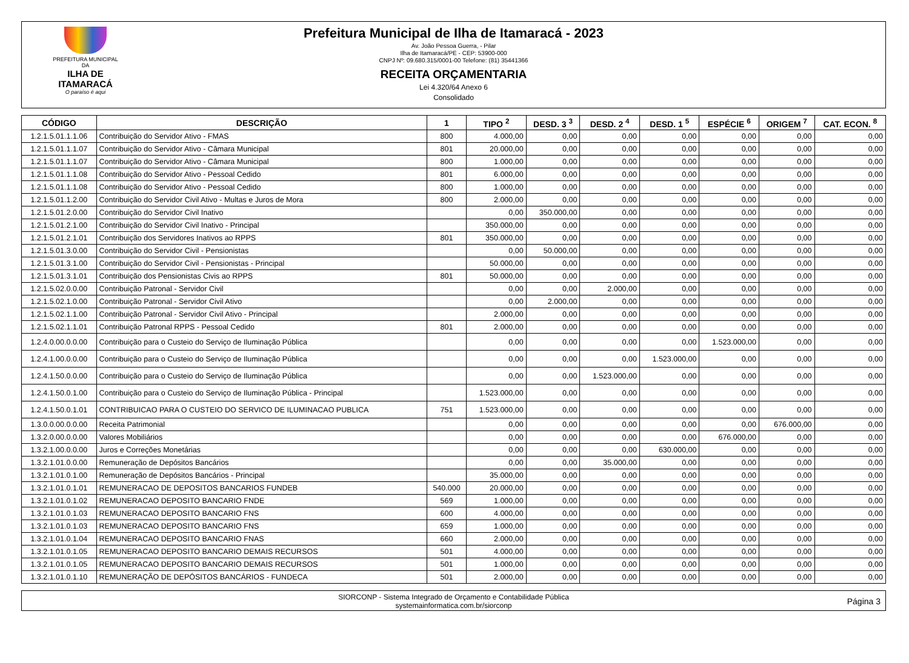PREFEITURA MUNICIPAL DA
ILHA DE ITAMARACÁ
O paraíso é aqui
Prefeitura Municipal de Ilha de Itamaracá - 2023
Av. João Pessoa Guerra, - Pilar
Ilha de Itamaracá/PE - CEP: 53900-000
CNPJ Nº: 09.680.315/0001-00 Telefone: (81) 35441366
RECEITA ORÇAMENTARIA
Lei 4.320/64 Anexo 6
Consolidado
| CÓDIGO | DESCRIÇÃO | 1 | TIPO <sup>2</sup> | DESD. 3 <sup>3</sup> | DESD. 2 <sup>4</sup> | DESD. 1 <sup>5</sup> | ESPÉCIE <sup>6</sup> | ORIGEM <sup>7</sup> | CAT. ECON. <sup>8</sup> |
| --- | --- | --- | --- | --- | --- | --- | --- | --- | --- |
| 1.2.1.5.01.1.1.06 | Contribuição do Servidor Ativo - FMAS | 800 | 4.000,00 | 0,00 | 0,00 | 0,00 | 0,00 | 0,00 | 0,00 |
| 1.2.1.5.01.1.1.07 | Contribuição do Servidor Ativo - Câmara Municipal | 801 | 20.000,00 | 0,00 | 0,00 | 0,00 | 0,00 | 0,00 | 0,00 |
| 1.2.1.5.01.1.1.07 | Contribuição do Servidor Ativo - Câmara Municipal | 800 | 1.000,00 | 0,00 | 0,00 | 0,00 | 0,00 | 0,00 | 0,00 |
| 1.2.1.5.01.1.1.08 | Contribuição do Servidor Ativo - Pessoal Cedido | 801 | 6.000,00 | 0,00 | 0,00 | 0,00 | 0,00 | 0,00 | 0,00 |
| 1.2.1.5.01.1.1.08 | Contribuição do Servidor Ativo - Pessoal Cedido | 800 | 1.000,00 | 0,00 | 0,00 | 0,00 | 0,00 | 0,00 | 0,00 |
| 1.2.1.5.01.1.2.00 | Contribuição do Servidor Civil Ativo - Multas e Juros de Mora | 800 | 2.000,00 | 0,00 | 0,00 | 0,00 | 0,00 | 0,00 | 0,00 |
| 1.2.1.5.01.2.0.00 | Contribuição do Servidor Civil Inativo | | 0,00 | 350.000,00 | 0,00 | 0,00 | 0,00 | 0,00 | 0,00 |
| 1.2.1.5.01.2.1.00 | Contribuição do Servidor Civil Inativo - Principal | | 350.000,00 | 0,00 | 0,00 | 0,00 | 0,00 | 0,00 | 0,00 |
| 1.2.1.5.01.2.1.01 | Contribuição dos Servidores Inativos ao RPPS | 801 | 350.000,00 | 0,00 | 0,00 | 0,00 | 0,00 | 0,00 | 0,00 |
| 1.2.1.5.01.3.0.00 | Contribuição do Servidor Civil - Pensionistas | | 0,00 | 50.000,00 | 0,00 | 0,00 | 0,00 | 0,00 | 0,00 |
| 1.2.1.5.01.3.1.00 | Contribuição do Servidor Civil - Pensionistas - Principal | | 50.000,00 | 0,00 | 0,00 | 0,00 | 0,00 | 0,00 | 0,00 |
| 1.2.1.5.01.3.1.01 | Contribuição dos Pensionistas Civis ao RPPS | 801 | 50.000,00 | 0,00 | 0,00 | 0,00 | 0,00 | 0,00 | 0,00 |
| 1.2.1.5.02.0.0.00 | Contribuição Patronal - Servidor Civil | | 0,00 | 0,00 | 2.000,00 | 0,00 | 0,00 | 0,00 | 0,00 |
| 1.2.1.5.02.1.0.00 | Contribuição Patronal - Servidor Civil Ativo | | 0,00 | 2.000,00 | 0,00 | 0,00 | 0,00 | 0,00 | 0,00 |
| 1.2.1.5.02.1.1.00 | Contribuição Patronal - Servidor Civil Ativo - Principal | | 2.000,00 | 0,00 | 0,00 | 0,00 | 0,00 | 0,00 | 0,00 |
| 1.2.1.5.02.1.1.01 | Contribuição Patronal RPPS - Pessoal Cedido | 801 | 2.000,00 | 0,00 | 0,00 | 0,00 | 0,00 | 0,00 | 0,00 |
| 1.2.4.0.00.0.0.00 | Contribuição para o Custeio do Serviço de Iluminação Pública | | 0,00 | 0,00 | 0,00 | 0,00 | 1.523.000,00 | 0,00 | 0,00 |
| 1.2.4.1.00.0.0.00 | Contribuição para o Custeio do Serviço de Iluminação Pública | | 0,00 | 0,00 | 0,00 | 1.523.000,00 | 0,00 | 0,00 | 0,00 |
| 1.2.4.1.50.0.0.00 | Contribuição para o Custeio do Serviço de Iluminação Pública | | 0,00 | 0,00 | 1.523.000,00 | 0,00 | 0,00 | 0,00 | 0,00 |
| 1.2.4.1.50.0.1.00 | Contribuição para o Custeio do Serviço de Iluminação Pública - Principal | | 1.523.000,00 | 0,00 | 0,00 | 0,00 | 0,00 | 0,00 | 0,00 |
| 1.2.4.1.50.0.1.01 | CONTRIBUICAO PARA O CUSTEIO DO SERVICO DE ILUMINACAO PUBLICA | 751 | 1.523.000,00 | 0,00 | 0,00 | 0,00 | 0,00 | 0,00 | 0,00 |
| 1.3.0.0.00.0.0.00 | Receita Patrimonial | | 0,00 | 0,00 | 0,00 | 0,00 | 0,00 | 676.000,00 | 0,00 |
| 1.3.2.0.00.0.0.00 | Valores Mobiliários | | 0,00 | 0,00 | 0,00 | 0,00 | 676.000,00 | 0,00 | 0,00 |
| 1.3.2.1.00.0.0.00 | Juros e Correções Monetárias | | 0,00 | 0,00 | 0,00 | 630.000,00 | 0,00 | 0,00 | 0,00 |
| 1.3.2.1.01.0.0.00 | Remuneração de Depósitos Bancários | | 0,00 | 0,00 | 35.000,00 | 0,00 | 0,00 | 0,00 | 0,00 |
| 1.3.2.1.01.0.1.00 | Remuneração de Depósitos Bancários - Principal | | 35.000,00 | 0,00 | 0,00 | 0,00 | 0,00 | 0,00 | 0,00 |
| 1.3.2.1.01.0.1.01 | REMUNERACAO DE DEPOSITOS BANCARIOS FUNDEB | 540.000 | 20.000,00 | 0,00 | 0,00 | 0,00 | 0,00 | 0,00 | 0,00 |
| 1.3.2.1.01.0.1.02 | REMUNERACAO DEPOSITO BANCARIO FNDE | 569 | 1.000,00 | 0,00 | 0,00 | 0,00 | 0,00 | 0,00 | 0,00 |
| 1.3.2.1.01.0.1.03 | REMUNERACAO DEPOSITO BANCARIO FNS | 600 | 4.000,00 | 0,00 | 0,00 | 0,00 | 0,00 | 0,00 | 0,00 |
| 1.3.2.1.01.0.1.03 | REMUNERACAO DEPOSITO BANCARIO FNS | 659 | 1.000,00 | 0,00 | 0,00 | 0,00 | 0,00 | 0,00 | 0,00 |
| 1.3.2.1.01.0.1.04 | REMUNERACAO DEPOSITO BANCARIO FNAS | 660 | 2.000,00 | 0,00 | 0,00 | 0,00 | 0,00 | 0,00 | 0,00 |
| 1.3.2.1.01.0.1.05 | REMUNERACAO DEPOSITO BANCARIO DEMAIS RECURSOS | 501 | 4.000,00 | 0,00 | 0,00 | 0,00 | 0,00 | 0,00 | 0,00 |
| 1.3.2.1.01.0.1.05 | REMUNERACAO DEPOSITO BANCARIO DEMAIS RECURSOS | 501 | 1.000,00 | 0,00 | 0,00 | 0,00 | 0,00 | 0,00 | 0,00 |
| 1.3.2.1.01.0.1.10 | REMUNERAÇÃO DE DEPÓSITOS BANCÁRIOS - FUNDECA | 501 | 2.000,00 | 0,00 | 0,00 | 0,00 | 0,00 | 0,00 | 0,00 |
SIORCONP - Sistema Integrado de Orçamento e Contabilidade Pública
systemainformatica.com.br/siorconp
Página 3